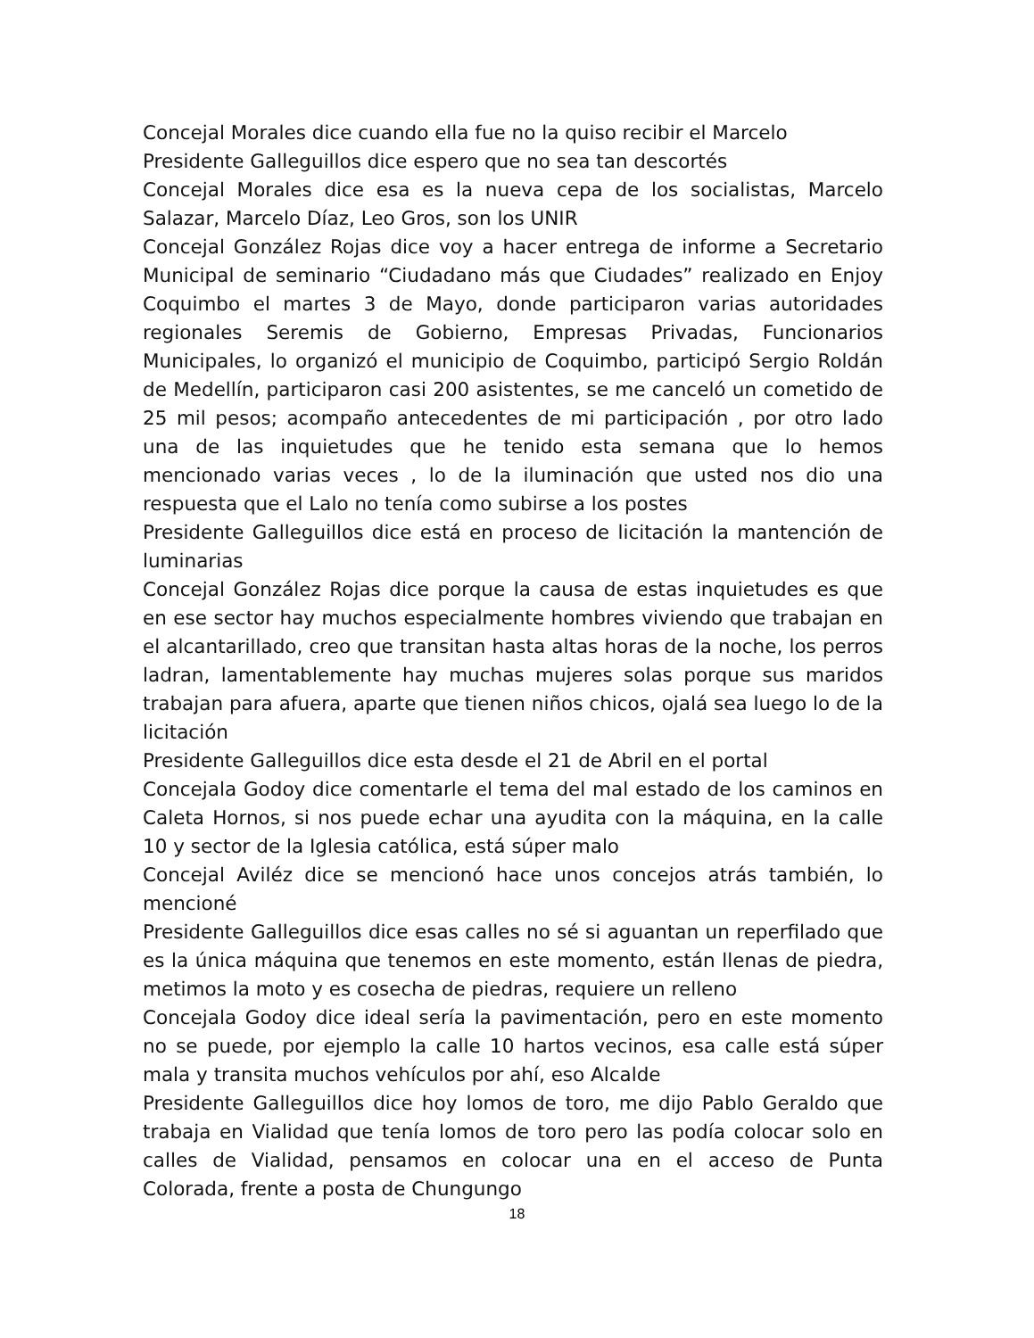Concejal Morales dice cuando ella fue no la quiso recibir el Marcelo
Presidente Galleguillos dice espero que no sea tan descortés
Concejal Morales dice esa es la nueva cepa de los socialistas, Marcelo Salazar, Marcelo Díaz, Leo Gros, son los UNIR
Concejal González Rojas dice voy a hacer entrega de informe a Secretario Municipal de seminario “Ciudadano más que Ciudades” realizado en Enjoy Coquimbo el martes 3 de Mayo, donde participaron varias autoridades regionales Seremis de Gobierno, Empresas Privadas, Funcionarios Municipales, lo organizó el municipio de Coquimbo, participó Sergio Roldán de Medellín, participaron casi 200 asistentes, se me canceló un cometido de 25 mil pesos; acompaño antecedentes de mi participación , por otro lado una de las inquietudes que he tenido esta semana que lo hemos mencionado varias veces , lo de la iluminación que usted nos dio una respuesta que el Lalo no tenía como subirse a los postes
Presidente Galleguillos dice está en proceso de licitación la mantención de luminarias
Concejal González Rojas dice porque la causa de estas inquietudes es que en ese sector hay muchos especialmente hombres viviendo que trabajan en el alcantarillado, creo que transitan hasta altas horas de la noche, los perros ladran, lamentablemente hay muchas mujeres solas porque sus maridos trabajan para afuera, aparte que tienen niños chicos, ojalá sea luego lo de la licitación
Presidente Galleguillos dice esta desde el 21 de Abril en el portal
Concejala Godoy dice comentarle el tema del mal estado de los caminos en Caleta Hornos, si nos puede echar una ayudita con la máquina, en la calle 10 y sector de la Iglesia católica, está súper malo
Concejal Aviléz dice se mencionó hace unos concejos atrás también, lo mencioné
Presidente Galleguillos dice esas calles no sé si aguantan un reperfilado que es la única máquina que tenemos en este momento, están llenas de piedra, metimos la moto y es cosecha de piedras, requiere un relleno
Concejala Godoy dice ideal sería la pavimentación, pero en este momento no se puede, por ejemplo la calle 10 hartos vecinos, esa calle está súper mala y transita muchos vehículos por ahí, eso Alcalde
Presidente Galleguillos dice hoy lomos de toro, me dijo Pablo Geraldo que trabaja en Vialidad que tenía lomos de toro pero las podía colocar solo en calles de Vialidad, pensamos en colocar una en el acceso de Punta Colorada, frente a posta de Chungungo
18